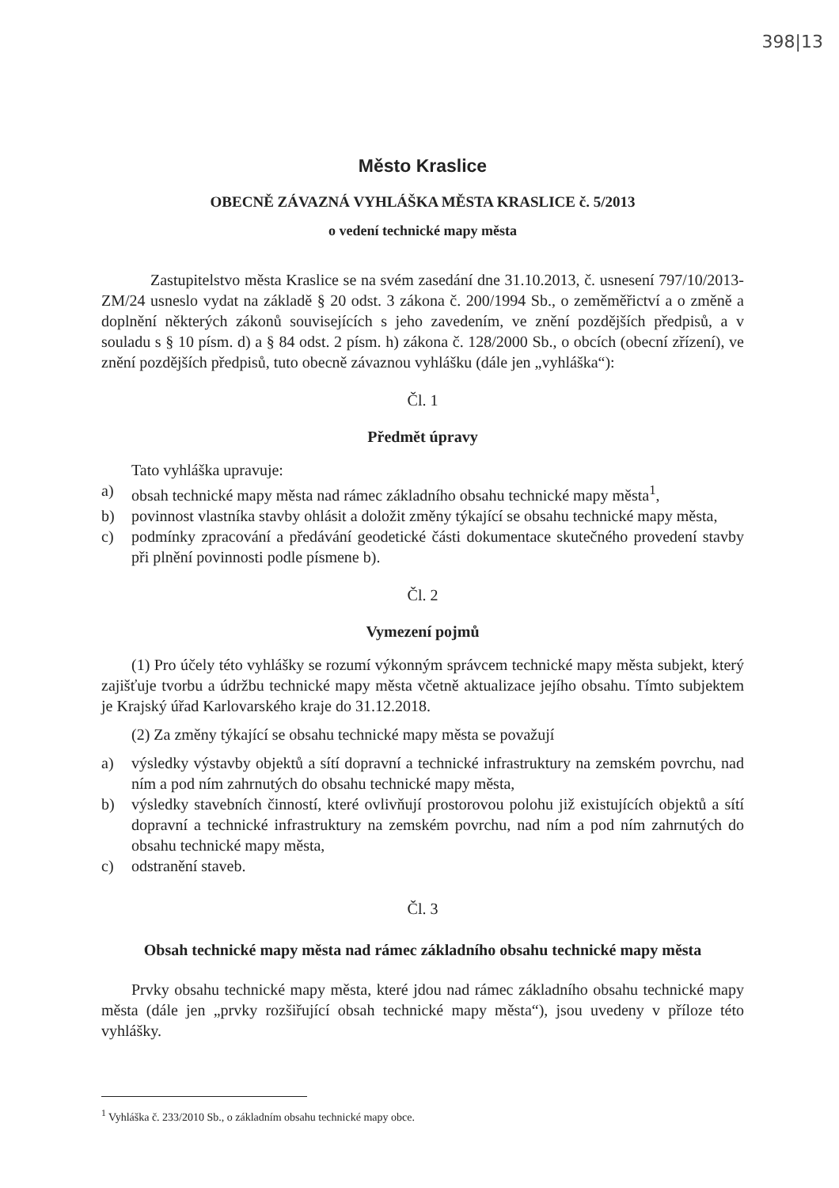398|13
Město Kraslice
OBECNĚ ZÁVAZNÁ VYHLÁŠKA MĚSTA KRASLICE č. 5/2013
o vedení technické mapy města
Zastupitelstvo města Kraslice se na svém zasedání dne 31.10.2013, č. usnesení 797/10/2013-ZM/24 usneslo vydat na základě § 20 odst. 3 zákona č. 200/1994 Sb., o zeměměřictví a o změně a doplnění některých zákonů souvisejících s jeho zavedením, ve znění pozdějších předpisů, a v souladu s § 10 písm. d) a § 84 odst. 2 písm. h) zákona č. 128/2000 Sb., o obcích (obecní zřízení), ve znění pozdějších předpisů, tuto obecně závaznou vyhlášku (dále jen „vyhláška“):
Čl. 1
Předmět úpravy
Tato vyhláška upravuje:
a) obsah technické mapy města nad rámec základního obsahu technické mapy města<sup>1</sup>,
b) povinnost vlastníka stavby ohlásit a doložit změny týkající se obsahu technické mapy města,
c) podmínky zpracování a předávání geodetické části dokumentace skutečného provedení stavby při plnění povinnosti podle písmene b).
Čl. 2
Vymezení pojmů
(1) Pro účely této vyhlášky se rozumí výkonným správcem technické mapy města subjekt, který zajišťuje tvorbu a údržbu technické mapy města včetně aktualizace jejího obsahu. Tímto subjektem je Krajský úřad Karlovarského kraje do 31.12.2018.
(2) Za změny týkající se obsahu technické mapy města se považují
a) výsledky výstavby objektů a sítí dopravní a technické infrastruktury na zemském povrchu, nad ním a pod ním zahrnutých do obsahu technické mapy města,
b) výsledky stavebních činností, které ovlivňují prostorovou polohu již existujících objektů a sítí dopravní a technické infrastruktury na zemském povrchu, nad ním a pod ním zahrnutých do obsahu technické mapy města,
c) odstranění staveb.
Čl. 3
Obsah technické mapy města nad rámec základního obsahu technické mapy města
Prvky obsahu technické mapy města, které jdou nad rámec základního obsahu technické mapy města (dále jen „prvky rozšiřující obsah technické mapy města“), jsou uvedeny v příloze této vyhlášky.
<sup>1</sup> Vyhláška č. 233/2010 Sb., o základním obsahu technické mapy obce.